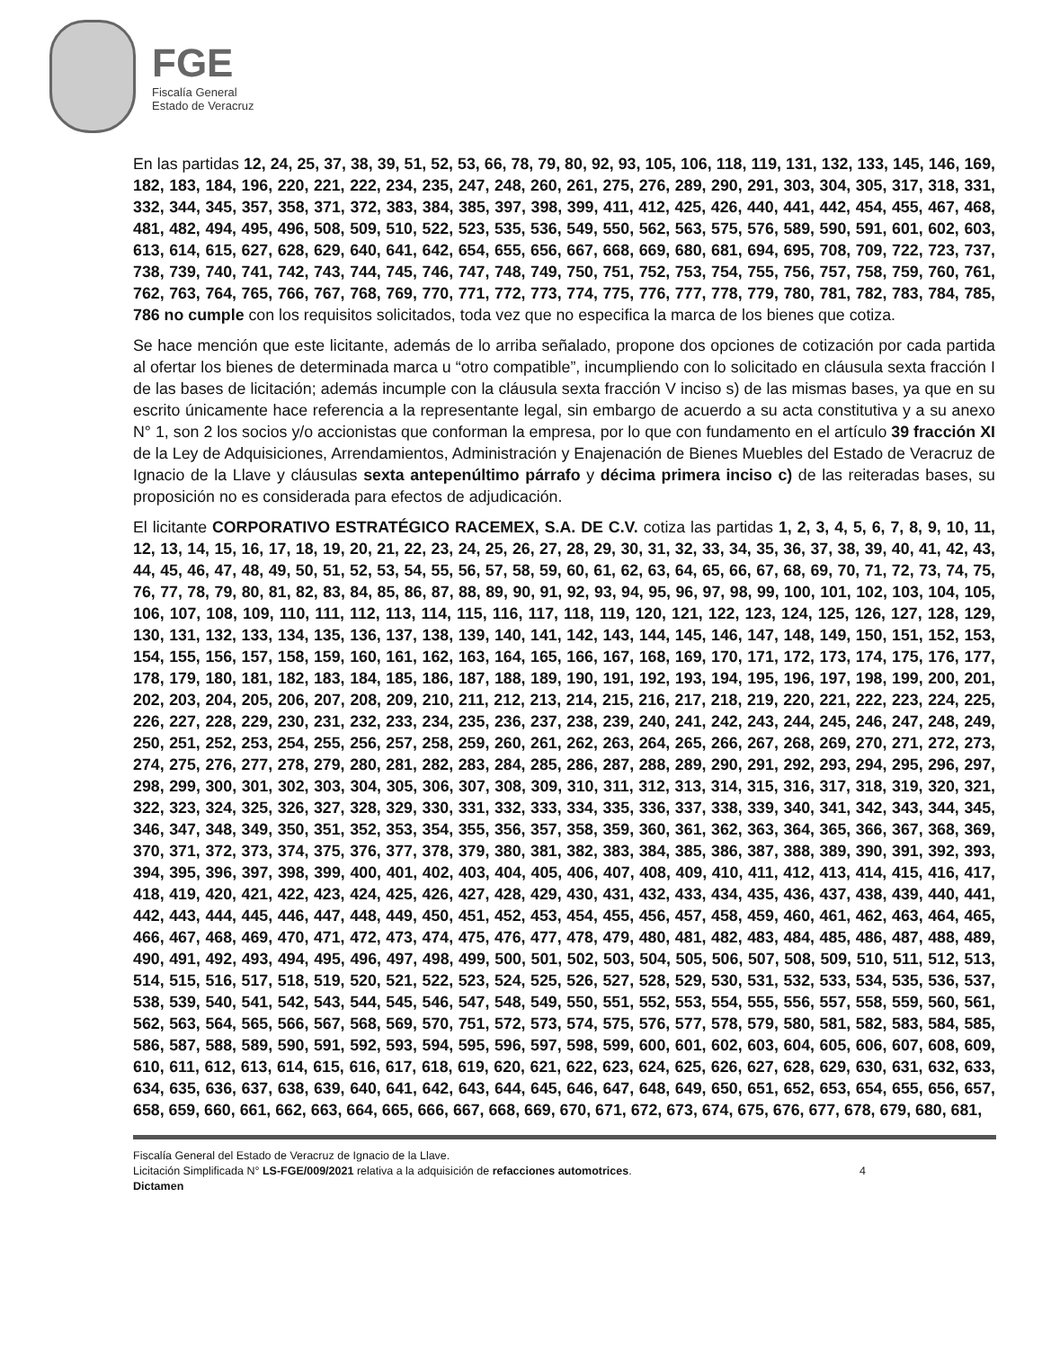FGE
Fiscalía General
Estado de Veracruz
En las partidas 12, 24, 25, 37, 38, 39, 51, 52, 53, 66, 78, 79, 80, 92, 93, 105, 106, 118, 119, 131, 132, 133, 145, 146, 169, 182, 183, 184, 196, 220, 221, 222, 234, 235, 247, 248, 260, 261, 275, 276, 289, 290, 291, 303, 304, 305, 317, 318, 331, 332, 344, 345, 357, 358, 371, 372, 383, 384, 385, 397, 398, 399, 411, 412, 425, 426, 440, 441, 442, 454, 455, 467, 468, 481, 482, 494, 495, 496, 508, 509, 510, 522, 523, 535, 536, 549, 550, 562, 563, 575, 576, 589, 590, 591, 601, 602, 603, 613, 614, 615, 627, 628, 629, 640, 641, 642, 654, 655, 656, 667, 668, 669, 680, 681, 694, 695, 708, 709, 722, 723, 737, 738, 739, 740, 741, 742, 743, 744, 745, 746, 747, 748, 749, 750, 751, 752, 753, 754, 755, 756, 757, 758, 759, 760, 761, 762, 763, 764, 765, 766, 767, 768, 769, 770, 771, 772, 773, 774, 775, 776, 777, 778, 779, 780, 781, 782, 783, 784, 785, 786 no cumple con los requisitos solicitados, toda vez que no especifica la marca de los bienes que cotiza.
Se hace mención que este licitante, además de lo arriba señalado, propone dos opciones de cotización por cada partida al ofertar los bienes de determinada marca u “otro compatible”, incumpliendo con lo solicitado en cláusula sexta fracción I de las bases de licitación; además incumple con la cláusula sexta fracción V inciso s) de las mismas bases, ya que en su escrito únicamente hace referencia a la representante legal, sin embargo de acuerdo a su acta constitutiva y a su anexo N° 1, son 2 los socios y/o accionistas que conforman la empresa, por lo que con fundamento en el artículo 39 fracción XI de la Ley de Adquisiciones, Arrendamientos, Administración y Enajenación de Bienes Muebles del Estado de Veracruz de Ignacio de la Llave y cláusulas sexta antepenúltimo párrafo y décima primera inciso c) de las reiteradas bases, su proposición no es considerada para efectos de adjudicación.
El licitante CORPORATIVO ESTRATÉGICO RACEMEX, S.A. DE C.V. cotiza las partidas 1, 2, 3, 4, 5, 6, 7, 8, 9, 10, 11, 12, 13, 14, 15, 16, 17, 18, 19, 20, 21, 22, 23, 24, 25, 26, 27, 28, 29, 30, 31, 32, 33, 34, 35, 36, 37, 38, 39, 40, 41, 42, 43, 44, 45, 46, 47, 48, 49, 50, 51, 52, 53, 54, 55, 56, 57, 58, 59, 60, 61, 62, 63, 64, 65, 66, 67, 68, 69, 70, 71, 72, 73, 74, 75, 76, 77, 78, 79, 80, 81, 82, 83, 84, 85, 86, 87, 88, 89, 90, 91, 92, 93, 94, 95, 96, 97, 98, 99, 100, 101, 102, 103, 104, 105, 106, 107, 108, 109, 110, 111, 112, 113, 114, 115, 116, 117, 118, 119, 120, 121, 122, 123, 124, 125, 126, 127, 128, 129, 130, 131, 132, 133, 134, 135, 136, 137, 138, 139, 140, 141, 142, 143, 144, 145, 146, 147, 148, 149, 150, 151, 152, 153, 154, 155, 156, 157, 158, 159, 160, 161, 162, 163, 164, 165, 166, 167, 168, 169, 170, 171, 172, 173, 174, 175, 176, 177, 178, 179, 180, 181, 182, 183, 184, 185, 186, 187, 188, 189, 190, 191, 192, 193, 194, 195, 196, 197, 198, 199, 200, 201, 202, 203, 204, 205, 206, 207, 208, 209, 210, 211, 212, 213, 214, 215, 216, 217, 218, 219, 220, 221, 222, 223, 224, 225, 226, 227, 228, 229, 230, 231, 232, 233, 234, 235, 236, 237, 238, 239, 240, 241, 242, 243, 244, 245, 246, 247, 248, 249, 250, 251, 252, 253, 254, 255, 256, 257, 258, 259, 260, 261, 262, 263, 264, 265, 266, 267, 268, 269, 270, 271, 272, 273, 274, 275, 276, 277, 278, 279, 280, 281, 282, 283, 284, 285, 286, 287, 288, 289, 290, 291, 292, 293, 294, 295, 296, 297, 298, 299, 300, 301, 302, 303, 304, 305, 306, 307, 308, 309, 310, 311, 312, 313, 314, 315, 316, 317, 318, 319, 320, 321, 322, 323, 324, 325, 326, 327, 328, 329, 330, 331, 332, 333, 334, 335, 336, 337, 338, 339, 340, 341, 342, 343, 344, 345, 346, 347, 348, 349, 350, 351, 352, 353, 354, 355, 356, 357, 358, 359, 360, 361, 362, 363, 364, 365, 366, 367, 368, 369, 370, 371, 372, 373, 374, 375, 376, 377, 378, 379, 380, 381, 382, 383, 384, 385, 386, 387, 388, 389, 390, 391, 392, 393, 394, 395, 396, 397, 398, 399, 400, 401, 402, 403, 404, 405, 406, 407, 408, 409, 410, 411, 412, 413, 414, 415, 416, 417, 418, 419, 420, 421, 422, 423, 424, 425, 426, 427, 428, 429, 430, 431, 432, 433, 434, 435, 436, 437, 438, 439, 440, 441, 442, 443, 444, 445, 446, 447, 448, 449, 450, 451, 452, 453, 454, 455, 456, 457, 458, 459, 460, 461, 462, 463, 464, 465, 466, 467, 468, 469, 470, 471, 472, 473, 474, 475, 476, 477, 478, 479, 480, 481, 482, 483, 484, 485, 486, 487, 488, 489, 490, 491, 492, 493, 494, 495, 496, 497, 498, 499, 500, 501, 502, 503, 504, 505, 506, 507, 508, 509, 510, 511, 512, 513, 514, 515, 516, 517, 518, 519, 520, 521, 522, 523, 524, 525, 526, 527, 528, 529, 530, 531, 532, 533, 534, 535, 536, 537, 538, 539, 540, 541, 542, 543, 544, 545, 546, 547, 548, 549, 550, 551, 552, 553, 554, 555, 556, 557, 558, 559, 560, 561, 562, 563, 564, 565, 566, 567, 568, 569, 570, 751, 572, 573, 574, 575, 576, 577, 578, 579, 580, 581, 582, 583, 584, 585, 586, 587, 588, 589, 590, 591, 592, 593, 594, 595, 596, 597, 598, 599, 600, 601, 602, 603, 604, 605, 606, 607, 608, 609, 610, 611, 612, 613, 614, 615, 616, 617, 618, 619, 620, 621, 622, 623, 624, 625, 626, 627, 628, 629, 630, 631, 632, 633, 634, 635, 636, 637, 638, 639, 640, 641, 642, 643, 644, 645, 646, 647, 648, 649, 650, 651, 652, 653, 654, 655, 656, 657, 658, 659, 660, 661, 662, 663, 664, 665, 666, 667, 668, 669, 670, 671, 672, 673, 674, 675, 676, 677, 678, 679, 680, 681,
Fiscalía General del Estado de Veracruz de Ignacio de la Llave.
Licitación Simplificada N° LS-FGE/009/2021 relativa a la adquisición de refacciones automotrices. 4
Dictamen